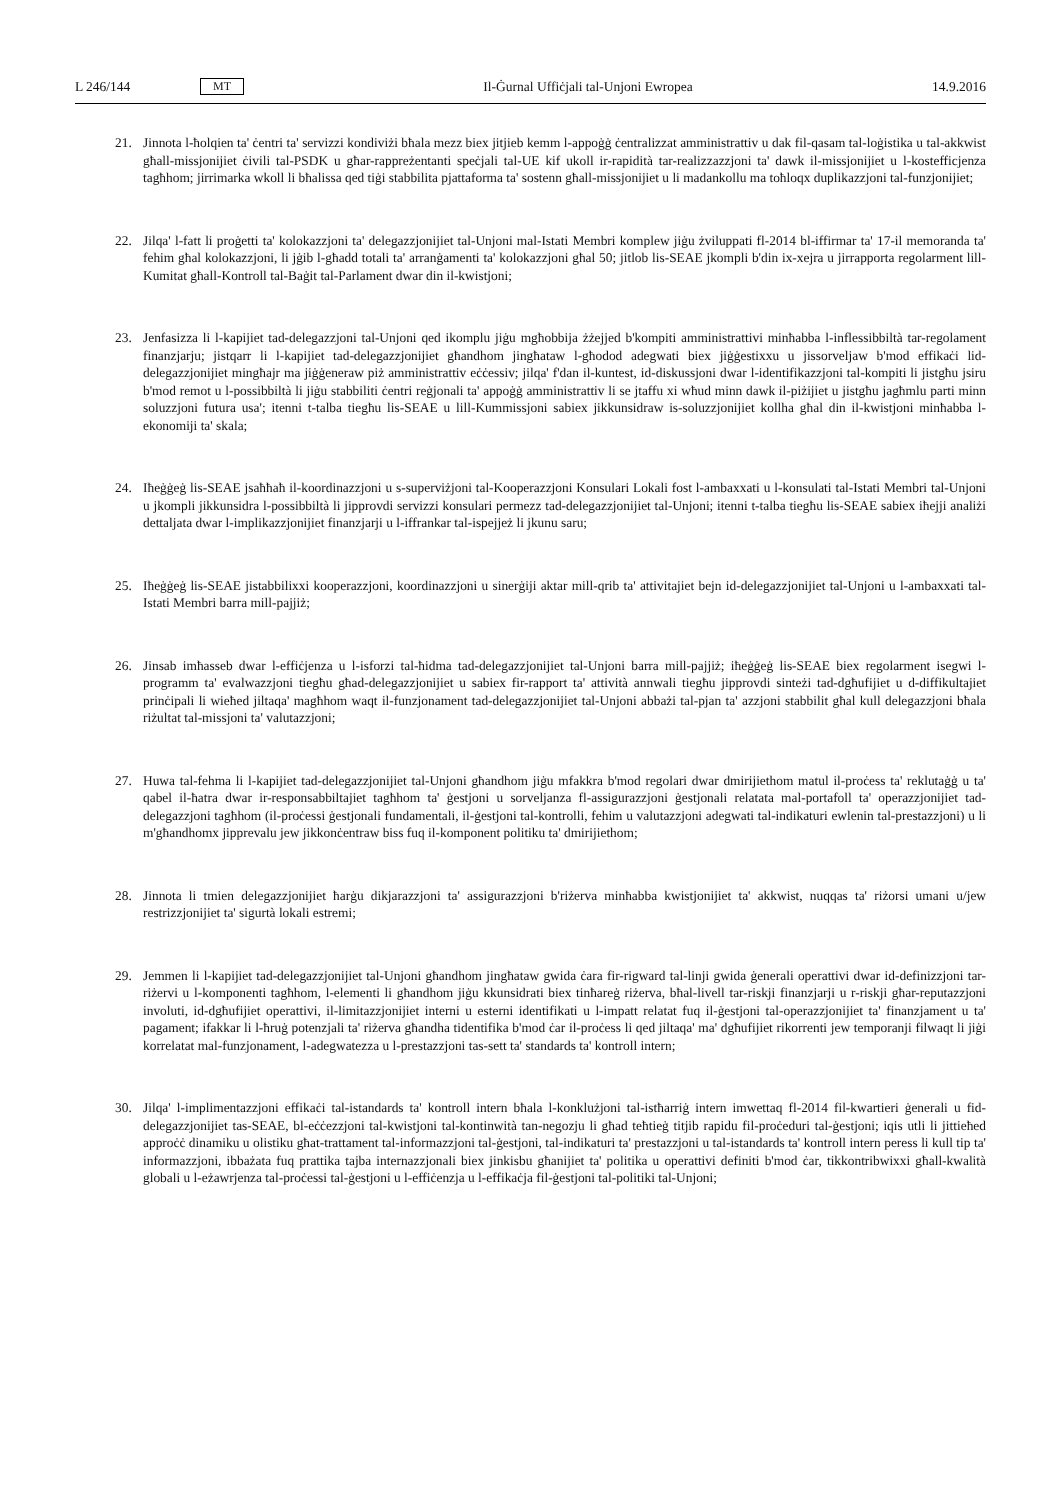L 246/144 MT Il-Ġurnal Uffiċjali tal-Unjoni Ewropea 14.9.2016
21. Jinnota l-ħolqien ta' ċentri ta' servizzi kondiviżi bħala mezz biex jitjieb kemm l-appoġġ ċentralizzat amministrattiv u dak fil-qasam tal-loġistika u tal-akkwist għall-missjonijiet ċivili tal-PSDK u għar-rappreżentanti speċjali tal-UE kif ukoll ir-rapidità tar-realizzazzjoni ta' dawk il-missjonijiet u l-kostefficjenza tagħhom; jirrimarka wkoll li bħalissa qed tiġi stabbilita pjattaforma ta' sostenn għall-missjonijiet u li madankollu ma toħloqx duplikazzjoni tal-funzjonijiet;
22. Jilqa' l-fatt li proġetti ta' kolokazzjoni ta' delegazzjonijiet tal-Unjoni mal-Istati Membri komplew jiġu żviluppati fl-2014 bl-iffirmar ta' 17-il memoranda ta' fehim għal kolokazzjoni, li jġib l-għadd totali ta' arranġamenti ta' kolokazzjoni għal 50; jitlob lis-SEAE jkompli b'din ix-xejra u jirrapporta regolarment lill-Kumitat għall-Kontroll tal-Baġit tal-Parlament dwar din il-kwistjoni;
23. Jenfasizza li l-kapijiet tad-delegazzjoni tal-Unjoni qed ikomplu jiġu mgħobbija żżejjed b'kompiti amministrattivi minħabba l-inflessibbiltà tar-regolament finanzjarju; jistqarr li l-kapijiet tad-delegazzjonijiet għandhom jingħataw l-għodod adegwati biex jiġġestixxu u jissorveljaw b'mod effikaċi lid-delegazzjonijiet mingħajr ma jiġġeneraw piż amministrattiv eċċessiv; jilqa' f'dan il-kuntest, id-diskussjoni dwar l-identifikazzjoni tal-kompiti li jistgħu jsiru b'mod remot u l-possibbiltà li jiġu stabbiliti ċentri reġjonali ta' appoġġ amministrattiv li se jtaffu xi wħud minn dawk il-piżijiet u jistgħu jagħmlu parti minn soluzzjoni futura usa'; itenni t-talba tiegħu lis-SEAE u lill-Kummissjoni sabiex jikkunsidraw is-soluzzjonijiet kollha għal din il-kwistjoni minħabba l-ekonomiji ta' skala;
24. Iħeġġeġ lis-SEAE jsaħħaħ il-koordinazzjoni u s-superviżjoni tal-Kooperazzjoni Konsulari Lokali fost l-ambaxxati u l-konsulati tal-Istati Membri tal-Unjoni u jkompli jikkunsidra l-possibbiltà li jipprovdi servizzi konsulari permezz tad-delegazzjonijiet tal-Unjoni; itenni t-talba tiegħu lis-SEAE sabiex iħejji analiżi dettaljata dwar l-implikazzjonijiet finanzjarji u l-iffrankar tal-ispejjeż li jkunu saru;
25. Iħeġġeġ lis-SEAE jistabbilixxi kooperazzjoni, koordinazzjoni u sinerġiji aktar mill-qrib ta' attivitajiet bejn id-delegazzjonijiet tal-Unjoni u l-ambaxxati tal-Istati Membri barra mill-pajjiż;
26. Jinsab imħasseb dwar l-effiċjenza u l-isforzi tal-ħidma tad-delegazzjonijiet tal-Unjoni barra mill-pajjiż; iħeġġeġ lis-SEAE biex regolarment isegwi l-programm ta' evalwazzjoni tiegħu għad-delegazzjonijiet u sabiex fir-rapport ta' attività annwali tiegħu jipprovdi sinteżi tad-dgħufijiet u d-diffikultajiet prinċipali li wieħed jiltaqa' magħhom waqt il-funzjonament tad-delegazzjonijiet tal-Unjoni abbażi tal-pjan ta' azzjoni stabbilit għal kull delegazzjoni bħala riżultat tal-missjoni ta' valutazzjoni;
27. Huwa tal-fehma li l-kapijiet tad-delegazzjonijiet tal-Unjoni għandhom jiġu mfakkra b'mod regolari dwar dmirijiethom matul il-proċess ta' reklutaġġ u ta' qabel il-ħatra dwar ir-responsabbiltajiet tagħhom ta' ġestjoni u sorveljanza fl-assigurazzjoni ġestjonali relatata mal-portafoll ta' operazzjonijiet tad-delegazzjoni tagħhom (il-proċessi ġestjonali fundamentali, il-ġestjoni tal-kontrolli, fehim u valutazzjoni adegwati tal-indikaturi ewlenin tal-prestazzjoni) u li m'għandhomx jipprevalu jew jikkonċentraw biss fuq il-komponent politiku ta' dmirijiethom;
28. Jinnota li tmien delegazzjonijiet ħarġu dikjarazzjoni ta' assigurazzjoni b'riżerva minħabba kwistjonijiet ta' akkwist, nuqqas ta' riżorsi umani u/jew restrizzjonijiet ta' sigurtà lokali estremi;
29. Jemmen li l-kapijiet tad-delegazzjonijiet tal-Unjoni għandhom jingħataw gwida ċara fir-rigward tal-linji gwida ġenerali operattivi dwar id-definizzjoni tar-riżervi u l-komponenti tagħhom, l-elementi li għandhom jiġu kkunsidrati biex tinħareġ riżerva, bħal-livell tar-riskji finanzjarji u r-riskji għar-reputazzjoni involuti, id-dgħufijiet operattivi, il-limitazzjonijiet interni u esterni identifikati u l-impatt relatat fuq il-ġestjoni tal-operazzjonijiet ta' finanzjament u ta' pagament; ifakkar li l-ħruġ potenzjali ta' riżerva għandha tidentifika b'mod ċar il-proċess li qed jiltaqa' ma' dgħufijiet rikorrenti jew temporanji filwaqt li jiġi korrelatat mal-funzjonament, l-adegwatezza u l-prestazzjoni tas-sett ta' standards ta' kontroll intern;
30. Jilqa' l-implimentazzjoni effikaċi tal-istandards ta' kontroll intern bħala l-konklużjoni tal-istħarriġ intern imwettaq fl-2014 fil-kwartieri ġenerali u fid-delegazzjonijiet tas-SEAE, bl-eċċezzjoni tal-kwistjoni tal-kontinwità tan-negozju li għad teħtieġ titjib rapidu fil-proċeduri tal-ġestjoni; iqis utli li jittieħed approċċ dinamiku u olistiku għat-trattament tal-informazzjoni tal-ġestjoni, tal-indikaturi ta' prestazzjoni u tal-istandards ta' kontroll intern peress li kull tip ta' informazzjoni, ibbażata fuq prattika tajba internazzjonali biex jinkisbu għanijiet ta' politika u operattivi definiti b'mod ċar, tikkontribwixxi għall-kwalità globali u l-eżawrjenza tal-proċessi tal-ġestjoni u l-effiċenzja u l-effikaċja fil-ġestjoni tal-politiki tal-Unjoni;